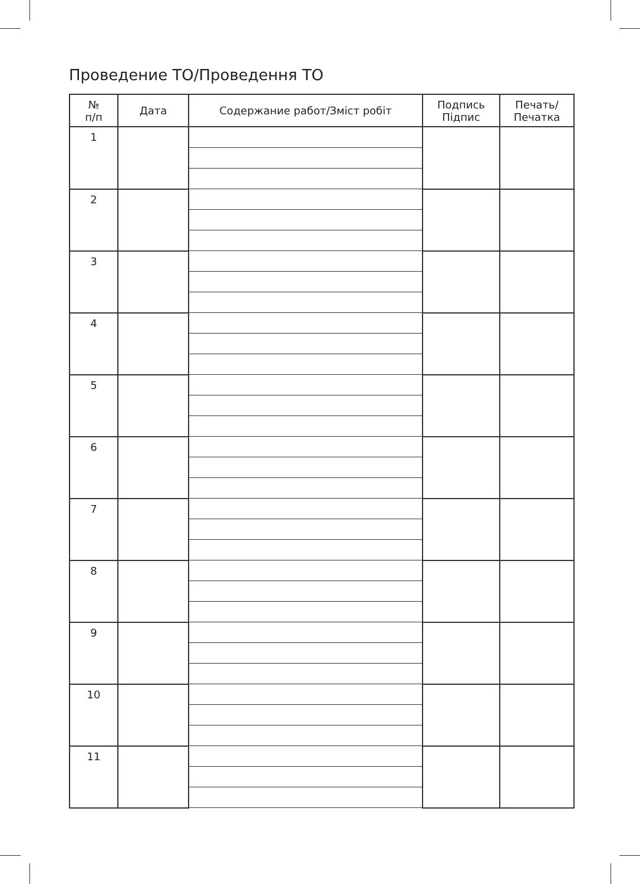Проведение ТО/Проведення ТО
| № п/п | Дата | Содержание работ/Зміст робіт | Подпись Підпис | Печать/ Печатка |
| --- | --- | --- | --- | --- |
| 1 | | | | |
| 2 | | | | |
| 3 | | | | |
| 4 | | | | |
| 5 | | | | |
| 6 | | | | |
| 7 | | | | |
| 8 | | | | |
| 9 | | | | |
| 10 | | | | |
| 11 | | | | |